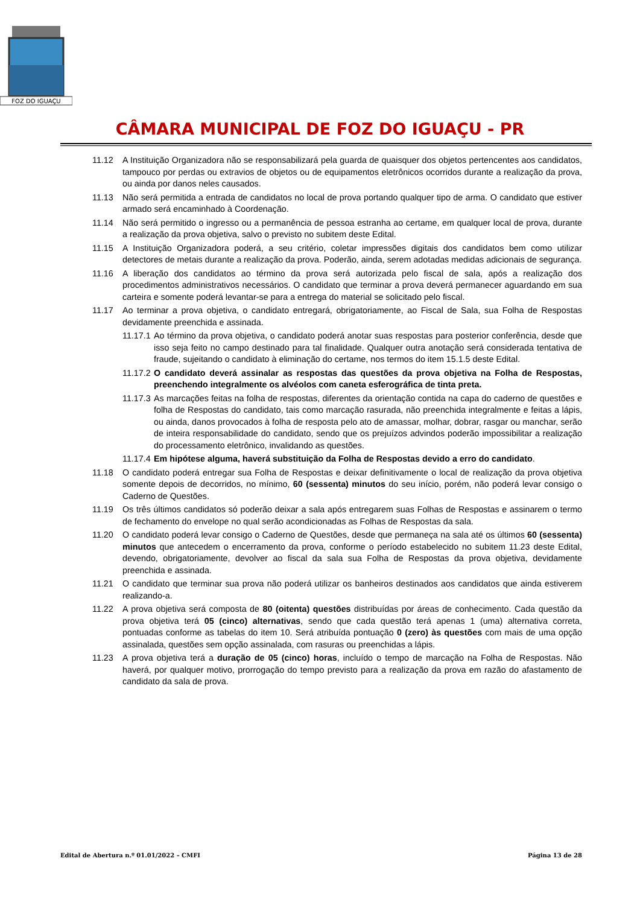FOZ DO IGUAÇU
CÂMARA MUNICIPAL DE FOZ DO IGUAÇU - PR
11.12 A Instituição Organizadora não se responsabilizará pela guarda de quaisquer dos objetos pertencentes aos candidatos, tampouco por perdas ou extravios de objetos ou de equipamentos eletrônicos ocorridos durante a realização da prova, ou ainda por danos neles causados.
11.13 Não será permitida a entrada de candidatos no local de prova portando qualquer tipo de arma. O candidato que estiver armado será encaminhado à Coordenação.
11.14 Não será permitido o ingresso ou a permanência de pessoa estranha ao certame, em qualquer local de prova, durante a realização da prova objetiva, salvo o previsto no subitem deste Edital.
11.15 A Instituição Organizadora poderá, a seu critério, coletar impressões digitais dos candidatos bem como utilizar detectores de metais durante a realização da prova. Poderão, ainda, serem adotadas medidas adicionais de segurança.
11.16 A liberação dos candidatos ao término da prova será autorizada pelo fiscal de sala, após a realização dos procedimentos administrativos necessários. O candidato que terminar a prova deverá permanecer aguardando em sua carteira e somente poderá levantar-se para a entrega do material se solicitado pelo fiscal.
11.17 Ao terminar a prova objetiva, o candidato entregará, obrigatoriamente, ao Fiscal de Sala, sua Folha de Respostas devidamente preenchida e assinada.
11.17.1 Ao término da prova objetiva, o candidato poderá anotar suas respostas para posterior conferência, desde que isso seja feito no campo destinado para tal finalidade. Qualquer outra anotação será considerada tentativa de fraude, sujeitando o candidato à eliminação do certame, nos termos do item 15.1.5 deste Edital.
11.17.2 O candidato deverá assinalar as respostas das questões da prova objetiva na Folha de Respostas, preenchendo integralmente os alvéolos com caneta esferográfica de tinta preta.
11.17.3 As marcações feitas na folha de respostas, diferentes da orientação contida na capa do caderno de questões e folha de Respostas do candidato, tais como marcação rasurada, não preenchida integralmente e feitas a lápis, ou ainda, danos provocados à folha de resposta pelo ato de amassar, molhar, dobrar, rasgar ou manchar, serão de inteira responsabilidade do candidato, sendo que os prejuízos advindos poderão impossibilitar a realização do processamento eletrônico, invalidando as questões.
11.17.4 Em hipótese alguma, haverá substituição da Folha de Respostas devido a erro do candidato.
11.18 O candidato poderá entregar sua Folha de Respostas e deixar definitivamente o local de realização da prova objetiva somente depois de decorridos, no mínimo, 60 (sessenta) minutos do seu início, porém, não poderá levar consigo o Caderno de Questões.
11.19 Os três últimos candidatos só poderão deixar a sala após entregarem suas Folhas de Respostas e assinarem o termo de fechamento do envelope no qual serão acondicionadas as Folhas de Respostas da sala.
11.20 O candidato poderá levar consigo o Caderno de Questões, desde que permaneça na sala até os últimos 60 (sessenta) minutos que antecedem o encerramento da prova, conforme o período estabelecido no subitem 11.23 deste Edital, devendo, obrigatoriamente, devolver ao fiscal da sala sua Folha de Respostas da prova objetiva, devidamente preenchida e assinada.
11.21 O candidato que terminar sua prova não poderá utilizar os banheiros destinados aos candidatos que ainda estiverem realizando-a.
11.22 A prova objetiva será composta de 80 (oitenta) questões distribuídas por áreas de conhecimento. Cada questão da prova objetiva terá 05 (cinco) alternativas, sendo que cada questão terá apenas 1 (uma) alternativa correta, pontuadas conforme as tabelas do item 10. Será atribuída pontuação 0 (zero) às questões com mais de uma opção assinalada, questões sem opção assinalada, com rasuras ou preenchidas a lápis.
11.23 A prova objetiva terá a duração de 05 (cinco) horas, incluído o tempo de marcação na Folha de Respostas. Não haverá, por qualquer motivo, prorrogação do tempo previsto para a realização da prova em razão do afastamento de candidato da sala de prova.
Edital de Abertura n.º 01.01/2022 – CMFI Página 13 de 28